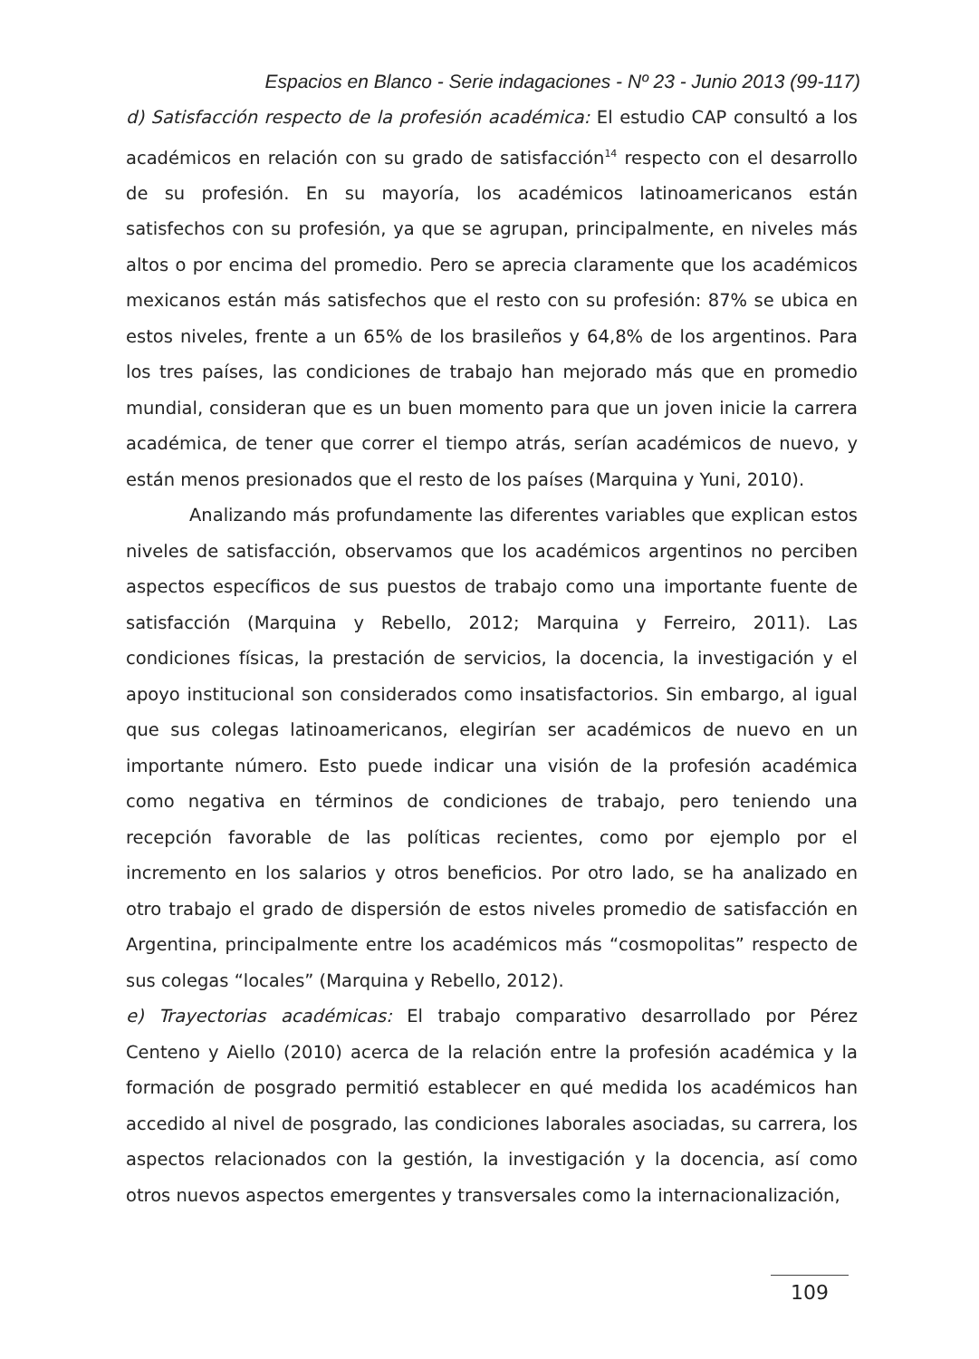Espacios en Blanco - Serie indagaciones - Nº 23 - Junio 2013 (99-117)
d) Satisfacción respecto de la profesión académica: El estudio CAP consultó a los académicos en relación con su grado de satisfacción<sup>14</sup> respecto con el desarrollo de su profesión. En su mayoría, los académicos latinoamericanos están satisfechos con su profesión, ya que se agrupan, principalmente, en niveles más altos o por encima del promedio. Pero se aprecia claramente que los académicos mexicanos están más satisfechos que el resto con su profesión: 87% se ubica en estos niveles, frente a un 65% de los brasileños y 64,8% de los argentinos. Para los tres países, las condiciones de trabajo han mejorado más que en promedio mundial, consideran que es un buen momento para que un joven inicie la carrera académica, de tener que correr el tiempo atrás, serían académicos de nuevo, y están menos presionados que el resto de los países (Marquina y Yuni, 2010).
Analizando más profundamente las diferentes variables que explican estos niveles de satisfacción, observamos que los académicos argentinos no perciben aspectos específicos de sus puestos de trabajo como una importante fuente de satisfacción (Marquina y Rebello, 2012; Marquina y Ferreiro, 2011). Las condiciones físicas, la prestación de servicios, la docencia, la investigación y el apoyo institucional son considerados como insatisfactorios. Sin embargo, al igual que sus colegas latinoamericanos, elegirían ser académicos de nuevo en un importante número. Esto puede indicar una visión de la profesión académica como negativa en términos de condiciones de trabajo, pero teniendo una recepción favorable de las políticas recientes, como por ejemplo por el incremento en los salarios y otros beneficios. Por otro lado, se ha analizado en otro trabajo el grado de dispersión de estos niveles promedio de satisfacción en Argentina, principalmente entre los académicos más “cosmopolitas” respecto de sus colegas “locales” (Marquina y Rebello, 2012).
e) Trayectorias académicas: El trabajo comparativo desarrollado por Pérez Centeno y Aiello (2010) acerca de la relación entre la profesión académica y la formación de posgrado permitió establecer en qué medida los académicos han accedido al nivel de posgrado, las condiciones laborales asociadas, su carrera, los aspectos relacionados con la gestión, la investigación y la docencia, así como otros nuevos aspectos emergentes y transversales como la internacionalización,
109